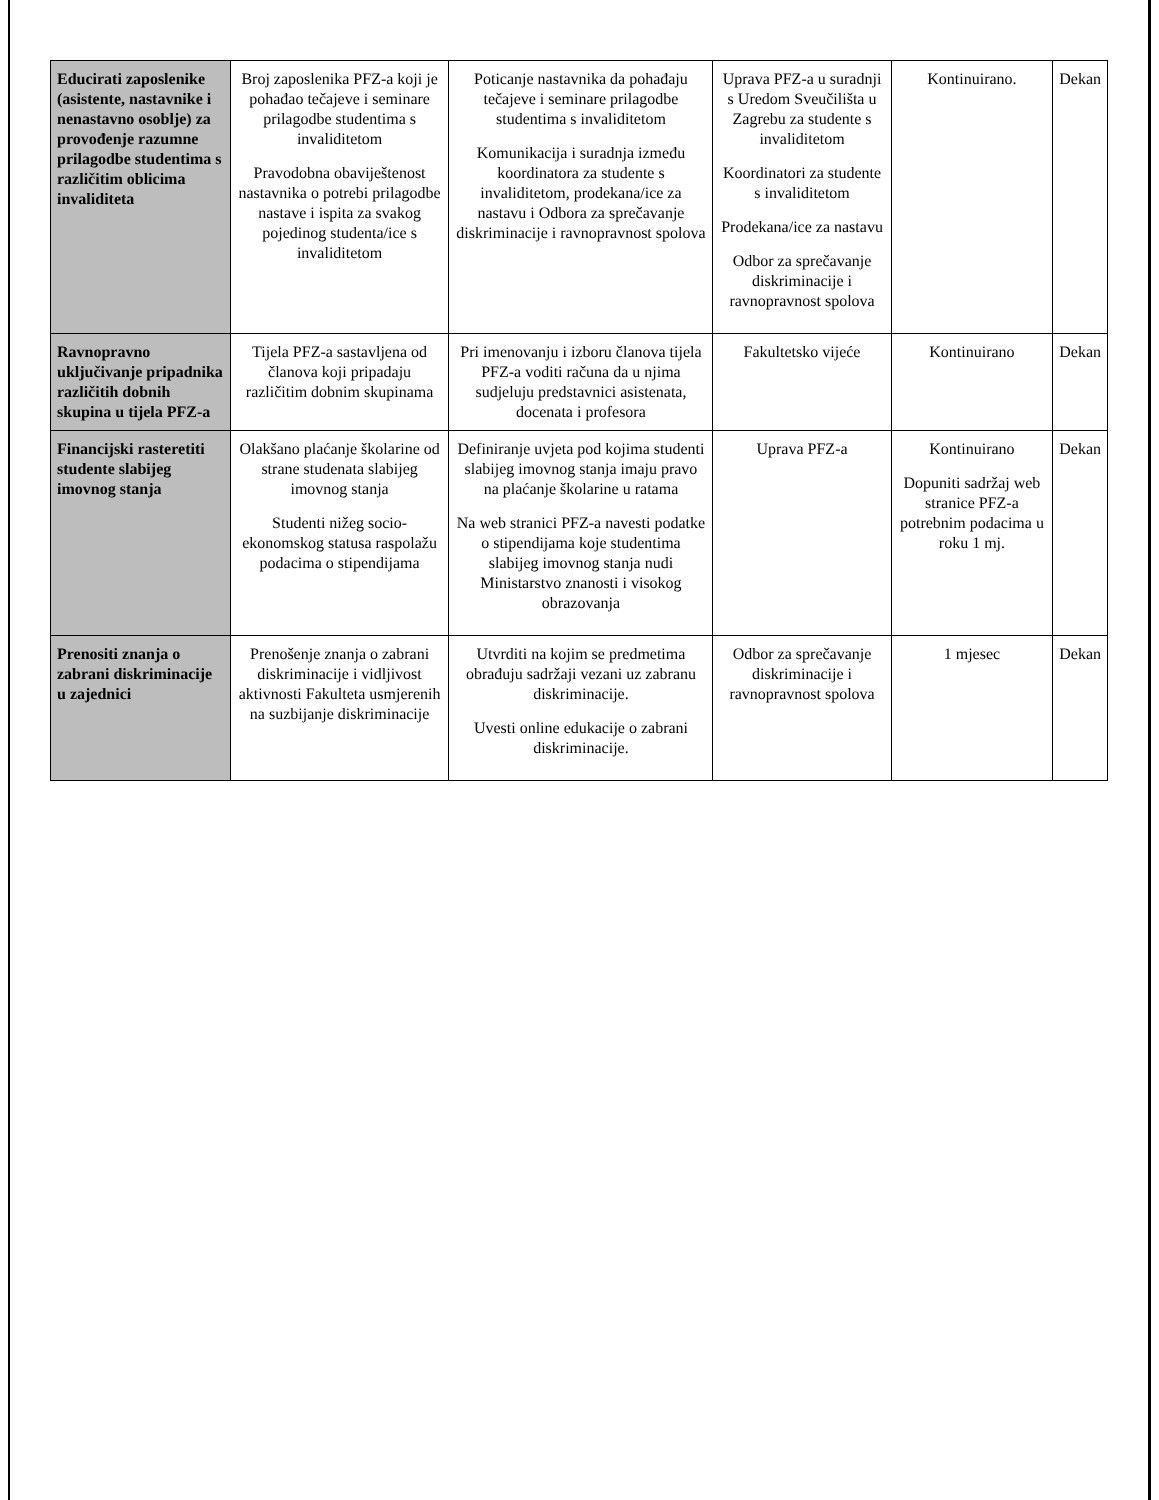| Educirati zaposlenike (asistente, nastavnike i nenastavno osoblje) za provođenje razumne prilagodbe studentima s različitim oblicima invaliditeta | Broj zaposlenika PFZ-a koji je pohađao tečajeve i seminare prilagodbe studentima s invaliditetom Pravodobna obaviještenost nastavnika o potrebi prilagodbe nastave i ispita za svakog pojedinog studenta/ice s invaliditetom | Poticanje nastavnika da pohađaju tečajeve i seminare prilagodbe studentima s invaliditetom Komunikacija i suradnja između koordinatora za studente s invaliditetom, prodekana/ice za nastavu i Odbora za sprečavanje diskriminacije i ravnopravnost spolova | Uprava PFZ-a u suradnji s Uredom Sveučilišta u Zagrebu za studente s invaliditetom Koordinatori za studente s invaliditetom Prodekana/ice za nastavu Odbor za sprečavanje diskriminacije i ravnopravnost spolova | Kontinuirano. | Dekan |
| Ravnopravno uključivanje pripadnika različitih dobnih skupina u tijela PFZ-a | Tijela PFZ-a sastavljena od članova koji pripadaju različitim dobnim skupinama | Pri imenovanju i izboru članova tijela PFZ-a voditi računa da u njima sudjeluju predstavnici asistenata, docenata i profesora | Fakultetsko vijeće | Kontinuirano | Dekan |
| Financijski rasteretiti studente slabijeg imovnog stanja | Olakšano plaćanje školarine od strane studenata slabijeg imovnog stanja Studenti nižeg socio-ekonomskog statusa raspolažu podacima o stipendijama | Definiranje uvjeta pod kojima studenti slabijeg imovnog stanja imaju pravo na plaćanje školarine u ratama Na web stranici PFZ-a navesti podatke o stipendijama koje studentima slabijeg imovnog stanja nudi Ministarstvo znanosti i visokog obrazovanja | Uprava PFZ-a | Kontinuirano Dopuniti sadržaj web stranice PFZ-a potrebnim podacima u roku 1 mj. | Dekan |
| Prenositi znanja o zabrani diskriminacije u zajednici | Prenošenje znanja o zabrani diskriminacije i vidljivost aktivnosti Fakulteta usmjerenih na suzbijanje diskriminacije | Utvrditi na kojim se predmetima obrađuju sadržaji vezani uz zabranu diskriminacije. Uvesti online edukacije o zabrani diskriminacije. | Odbor za sprečavanje diskriminacije i ravnopravnost spolova | 1 mjesec | Dekan |